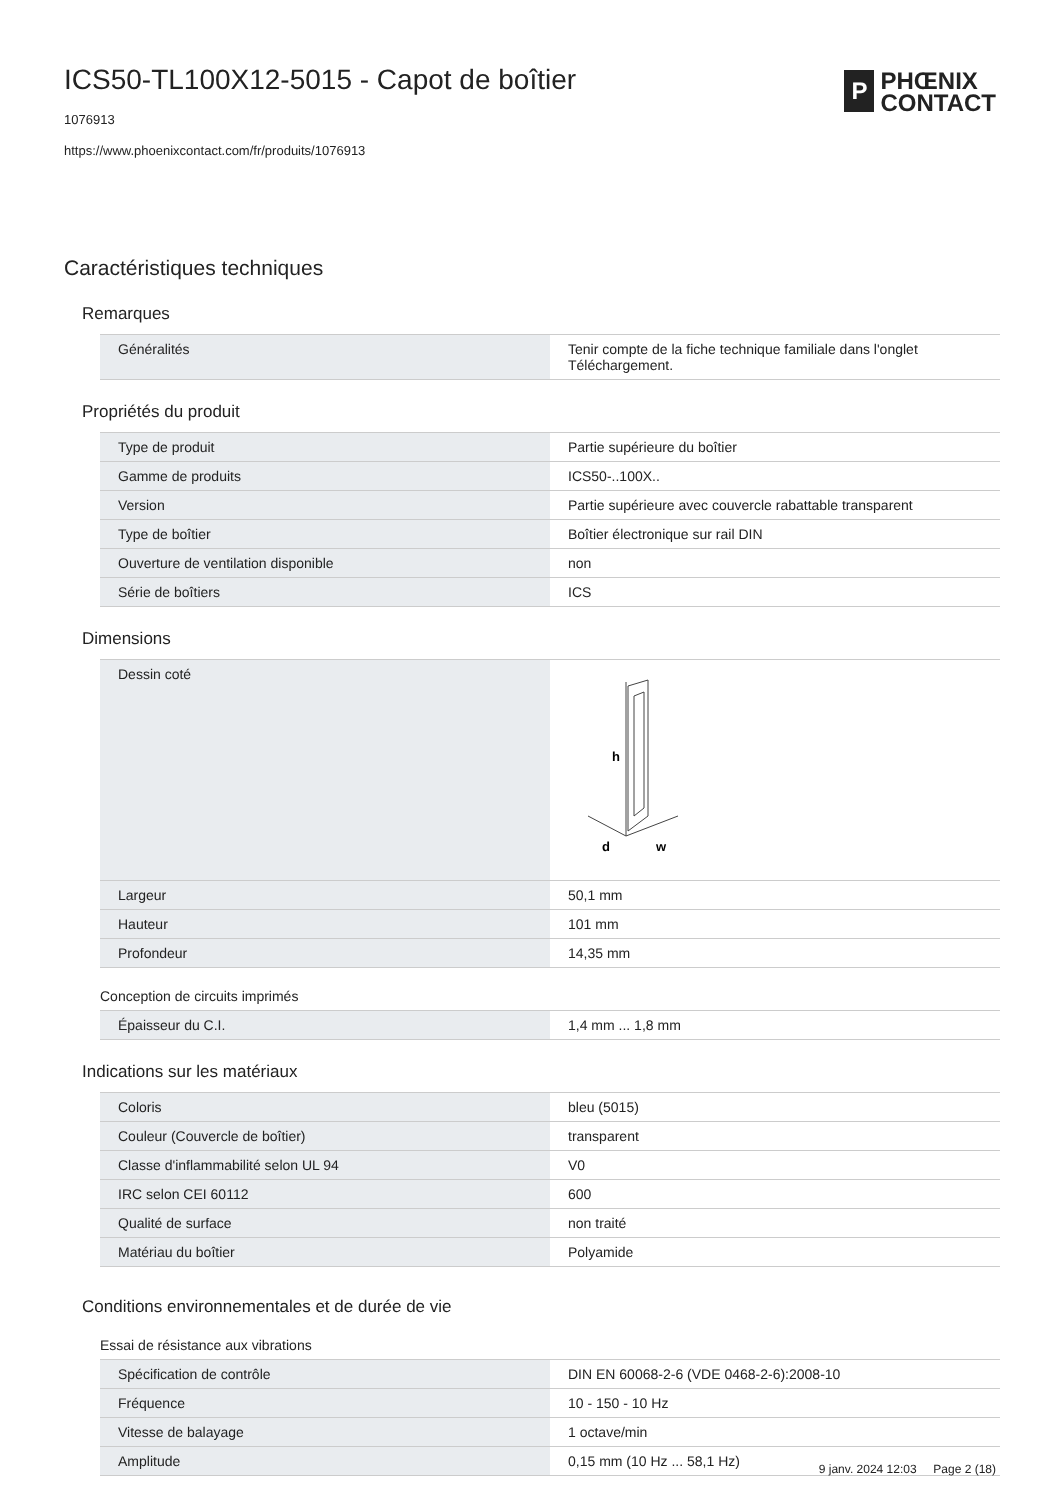ICS50-TL100X12-5015 - Capot de boîtier
1076913
https://www.phoenixcontact.com/fr/produits/1076913
P
PHŒNIX
CONTACT
Caractéristiques techniques
Remarques
| Généralités | Tenir compte de la fiche technique familiale dans l'onglet Téléchargement. |
Propriétés du produit
| Type de produit | Partie supérieure du boîtier |
| Gamme de produits | ICS50-..100X.. |
| Version | Partie supérieure avec couvercle rabattable transparent |
| Type de boîtier | Boîtier électronique sur rail DIN |
| Ouverture de ventilation disponible | non |
| Série de boîtiers | ICS |
Dimensions
| Dessin coté | h d w |
| Largeur | 50,1 mm |
| Hauteur | 101 mm |
| Profondeur | 14,35 mm |
Conception de circuits imprimés
| Épaisseur du C.I. | 1,4 mm ... 1,8 mm |
Indications sur les matériaux
| Coloris | bleu (5015) |
| Couleur (Couvercle de boîtier) | transparent |
| Classe d'inflammabilité selon UL 94 | V0 |
| IRC selon CEI 60112 | 600 |
| Qualité de surface | non traité |
| Matériau du boîtier | Polyamide |
Conditions environnementales et de durée de vie
Essai de résistance aux vibrations
| Spécification de contrôle | DIN EN 60068-2-6 (VDE 0468-2-6):2008-10 |
| Fréquence | 10 - 150 - 10 Hz |
| Vitesse de balayage | 1 octave/min |
| Amplitude | 0,15 mm (10 Hz ... 58,1 Hz) |
9 janv. 2024 12:03 Page 2 (18)